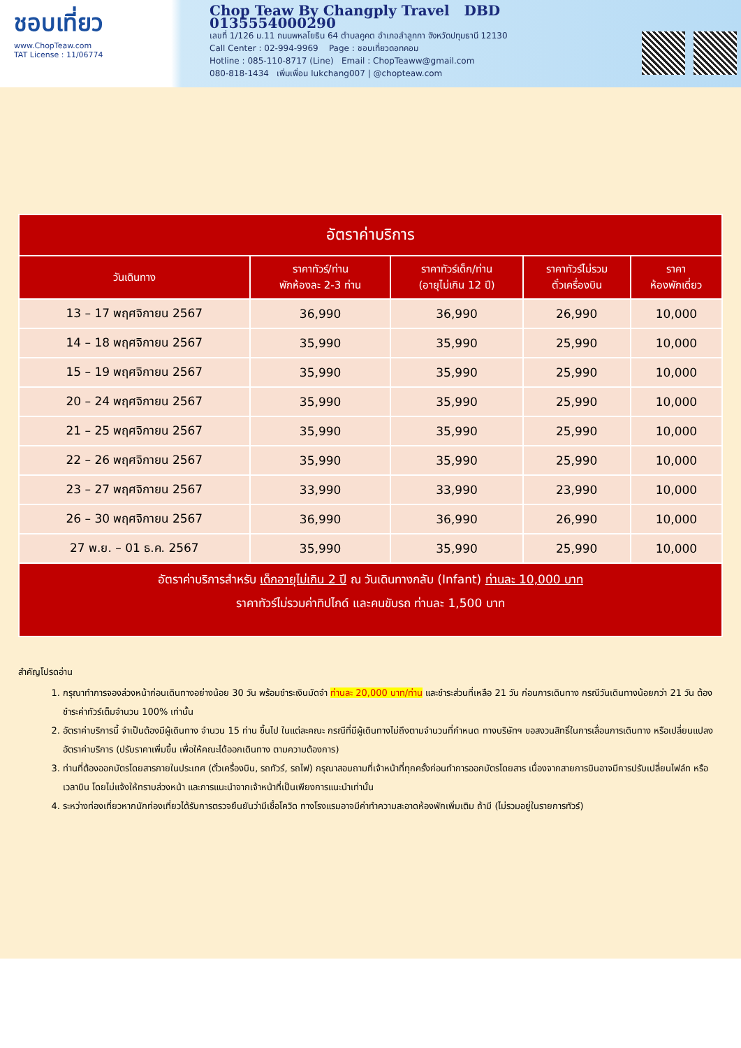ชอบเที่ยว
www.ChopTeaw.com
TAT License : 11/06774
Chop Teaw By Changply Travel DBD 0135554000290
เลขที่ 1/126 ม.11 ถนนพหลโยธิน 64 ตำบลคูคต อำเภอลำลูกกา จังหวัดปทุมธานี 12130
Call Center : 02-994-9969 Page : ชอบเที่ยวดอทคอม
Hotline : 085-110-8717 (Line) Email : ChopTeaww@gmail.com
080-818-1434 เพิ่มเพื่อน lukchang007 | @chopteaw.com
| อัตราค่าบริการ | | | | |
| วันเดินทาง | ราคาทัวร์/ท่าน พักห้องละ 2-3 ท่าน | ราคาทัวร์เด็ก/ท่าน (อายุไม่เกิน 12 ปี) | ราคาทัวร์ไม่รวม ตั๋วเครื่องบิน | ราคา ห้องพักเดี่ยว |
| 13 – 17 พฤศจิกายน 2567 | 36,990 | 36,990 | 26,990 | 10,000 |
| 14 – 18 พฤศจิกายน 2567 | 35,990 | 35,990 | 25,990 | 10,000 |
| 15 – 19 พฤศจิกายน 2567 | 35,990 | 35,990 | 25,990 | 10,000 |
| 20 – 24 พฤศจิกายน 2567 | 35,990 | 35,990 | 25,990 | 10,000 |
| 21 – 25 พฤศจิกายน 2567 | 35,990 | 35,990 | 25,990 | 10,000 |
| 22 – 26 พฤศจิกายน 2567 | 35,990 | 35,990 | 25,990 | 10,000 |
| 23 – 27 พฤศจิกายน 2567 | 33,990 | 33,990 | 23,990 | 10,000 |
| 26 – 30 พฤศจิกายน 2567 | 36,990 | 36,990 | 26,990 | 10,000 |
| 27 พ.ย. – 01 ธ.ค. 2567 | 35,990 | 35,990 | 25,990 | 10,000 |
| อัตราค่าบริการสำหรับ เด็กอายุไม่เกิน 2 ปี ณ วันเดินทางกลับ (Infant) ท่านละ 10,000 บาท ราคาทัวร์ไม่รวมค่าทิปไกด์ และคนขับรถ ท่านละ 1,500 บาท | | | | |
สำคัญโปรดอ่าน
1. กรุณาทำการจองล่วงหน้าก่อนเดินทางอย่างน้อย 30 วัน พร้อมชำระเงินมัดจำ ท่านละ 20,000 บาท/ท่าน และชำระส่วนที่เหลือ 21 วัน ก่อนการเดินทาง กรณีวันเดินทางน้อยกว่า 21 วัน ต้องชำระค่าทัวร์เต็มจำนวน 100% เท่านั้น
2. อัตราค่าบริการนี้ จำเป็นต้องมีผู้เดินทาง จำนวน 15 ท่าน ขึ้นไป ในแต่ละคณะ กรณีที่มีผู้เดินทางไม่ถึงตามจำนวนที่กำหนด ทางบริษัทฯ ขอสงวนสิทธิ์ในการเลื่อนการเดินทาง หรือเปลี่ยนแปลงอัตราค่าบริการ (ปรับราคาเพิ่มขึ้น เพื่อให้คณะได้ออกเดินทาง ตามความต้องการ)
3. ท่านที่ต้องออกบัตรโดยสารภายในประเทศ (ตั๋วเครื่องบิน, รถทัวร์, รถไฟ) กรุณาสอบถามที่เจ้าหน้าที่ทุกครั้งก่อนทำการออกบัตรโดยสาร เนื่องจากสายการบินอาจมีการปรับเปลี่ยนไฟล์ท หรือ เวลาบิน โดยไม่แจ้งให้ทราบล่วงหน้า และการแนะนำจากเจ้าหน้าที่เป็นเพียงการแนะนำเท่านั้น
4. ระหว่างท่องเที่ยวหากนักท่องเที่ยวได้รับการตรวจยืนยันว่ามีเชื้อโควิด ทางโรงแรมอาจมีค่าทำความสะอาดห้องพักเพิ่มเติม ถ้ามี (ไม่รวมอยู่ในรายการทัวร์)